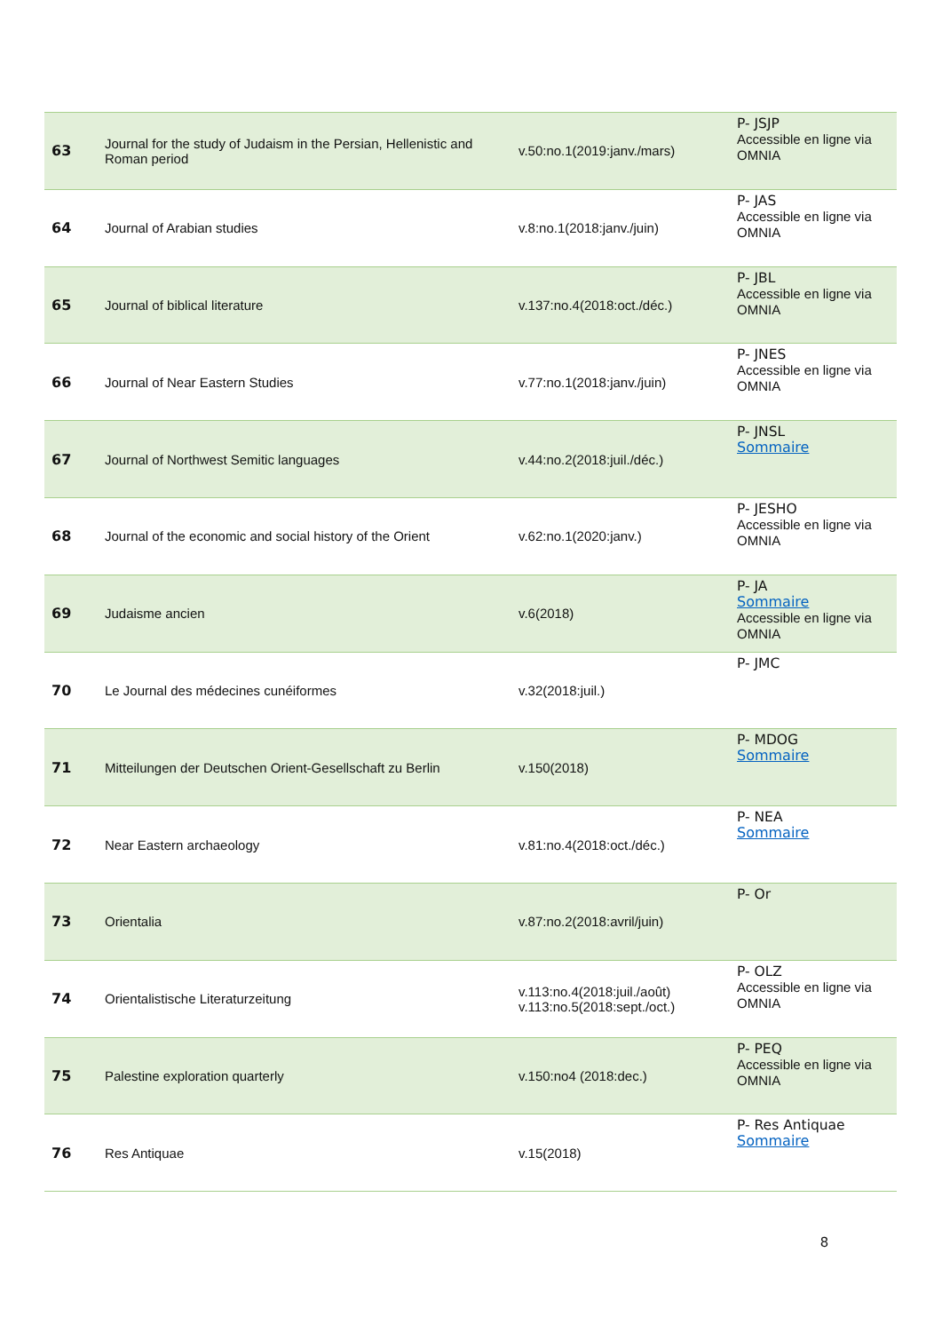| 63 | Journal for the study of Judaism in the Persian, Hellenistic and Roman period | v.50:no.1(2019:janv./mars) | P- JSJP Accessible en ligne via OMNIA |
| 64 | Journal of Arabian studies | v.8:no.1(2018:janv./juin) | P- JAS Accessible en ligne via OMNIA |
| 65 | Journal of biblical literature | v.137:no.4(2018:oct./déc.) | P- JBL Accessible en ligne via OMNIA |
| 66 | Journal of Near Eastern Studies | v.77:no.1(2018:janv./juin) | P- JNES Accessible en ligne via OMNIA |
| 67 | Journal of Northwest Semitic languages | v.44:no.2(2018:juil./déc.) | P- JNSL Sommaire |
| 68 | Journal of the economic and social history of the Orient | v.62:no.1(2020:janv.) | P- JESHO Accessible en ligne via OMNIA |
| 69 | Judaisme ancien | v.6(2018) | P- JA Sommaire Accessible en ligne via OMNIA |
| 70 | Le Journal des médecines cunéiformes | v.32(2018:juil.) | P- JMC |
| 71 | Mitteilungen der Deutschen Orient-Gesellschaft zu Berlin | v.150(2018) | P- MDOG Sommaire |
| 72 | Near Eastern archaeology | v.81:no.4(2018:oct./déc.) | P- NEA Sommaire |
| 73 | Orientalia | v.87:no.2(2018:avril/juin) | P- Or |
| 74 | Orientalistische Literaturzeitung | v.113:no.4(2018:juil./août) v.113:no.5(2018:sept./oct.) | P- OLZ Accessible en ligne via OMNIA |
| 75 | Palestine exploration quarterly | v.150:no4 (2018:dec.) | P- PEQ Accessible en ligne via OMNIA |
| 76 | Res Antiquae | v.15(2018) | P- Res Antiquae Sommaire |
8